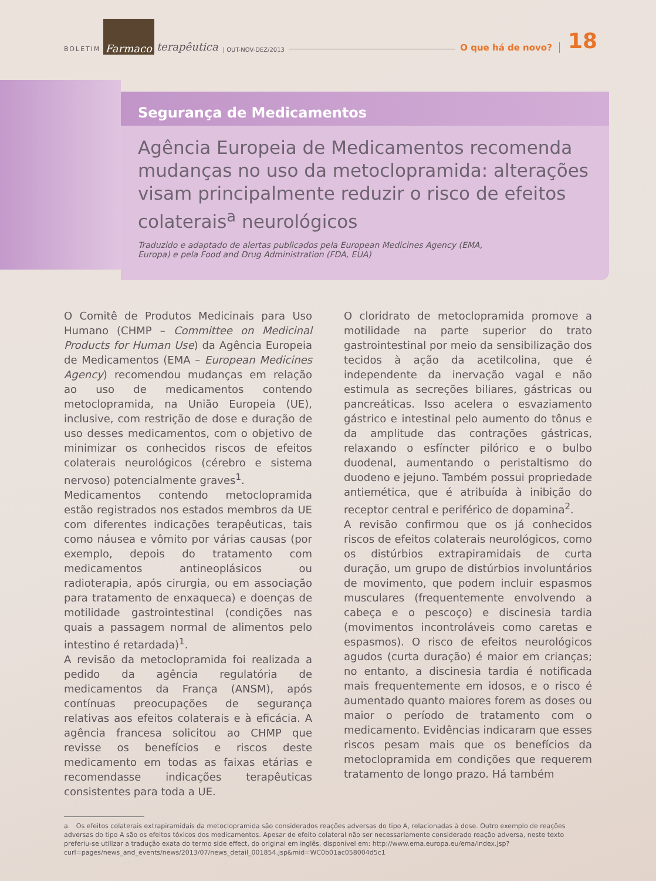BOLETIM Farmaco terapêutica | OUT-NOV-DEZ/2013 O que há de novo? 18
Segurança de Medicamentos
Agência Europeia de Medicamentos recomenda mudanças no uso da metoclopramida: alterações visam principalmente reduzir o risco de efeitos colaterais<sup>a</sup> neurológicos
Traduzido e adaptado de alertas publicados pela European Medicines Agency (EMA, Europa) e pela Food and Drug Administration (FDA, EUA)
O Comitê de Produtos Medicinais para Uso Humano (CHMP – Committee on Medicinal Products for Human Use) da Agência Europeia de Medicamentos (EMA – European Medicines Agency) recomendou mudanças em relação ao uso de medicamentos contendo metoclopramida, na União Europeia (UE), inclusive, com restrição de dose e duração de uso desses medicamentos, com o objetivo de minimizar os conhecidos riscos de efeitos colaterais neurológicos (cérebro e sistema nervoso) potencialmente graves<sup>1</sup>.
Medicamentos contendo metoclopramida estão registrados nos estados membros da UE com diferentes indicações terapêuticas, tais como náusea e vômito por várias causas (por exemplo, depois do tratamento com medicamentos antineoplásicos ou radioterapia, após cirurgia, ou em associação para tratamento de enxaqueca) e doenças de motilidade gastrointestinal (condições nas quais a passagem normal de alimentos pelo intestino é retardada)<sup>1</sup>.
A revisão da metoclopramida foi realizada a pedido da agência regulatória de medicamentos da França (ANSM), após contínuas preocupações de segurança relativas aos efeitos colaterais e à eficácia. A agência francesa solicitou ao CHMP que revisse os benefícios e riscos deste medicamento em todas as faixas etárias e recomendasse indicações terapêuticas consistentes para toda a UE.
O cloridrato de metoclopramida promove a motilidade na parte superior do trato gastrointestinal por meio da sensibilização dos tecidos à ação da acetilcolina, que é independente da inervação vagal e não estimula as secreções biliares, gástricas ou pancreáticas. Isso acelera o esvaziamento gástrico e intestinal pelo aumento do tônus e da amplitude das contrações gástricas, relaxando o esfíncter pilórico e o bulbo duodenal, aumentando o peristaltismo do duodeno e jejuno. Também possui propriedade antiemética, que é atribuída à inibição do receptor central e periférico de dopamina<sup>2</sup>.
A revisão confirmou que os já conhecidos riscos de efeitos colaterais neurológicos, como os distúrbios extrapiramidais de curta duração, um grupo de distúrbios involuntários de movimento, que podem incluir espasmos musculares (frequentemente envolvendo a cabeça e o pescoço) e discinesia tardia (movimentos incontroláveis como caretas e espasmos). O risco de efeitos neurológicos agudos (curta duração) é maior em crianças; no entanto, a discinesia tardia é notificada mais frequentemente em idosos, e o risco é aumentado quanto maiores forem as doses ou maior o período de tratamento com o medicamento. Evidências indicaram que esses riscos pesam mais que os benefícios da metoclopramida em condições que requerem tratamento de longo prazo. Há também
a. Os efeitos colaterais extrapiramidais da metoclopramida são considerados reações adversas do tipo A, relacionadas à dose. Outro exemplo de reações adversas do tipo A são os efeitos tóxicos dos medicamentos. Apesar de efeito colateral não ser necessariamente considerado reação adversa, neste texto preferiu-se utilizar a tradução exata do termo side effect, do original em inglês, disponível em: http://www.ema.europa.eu/ema/index.jsp?curl=pages/news_and_events/news/2013/07/news_detail_001854.jsp&mid=WC0b01ac058004d5c1